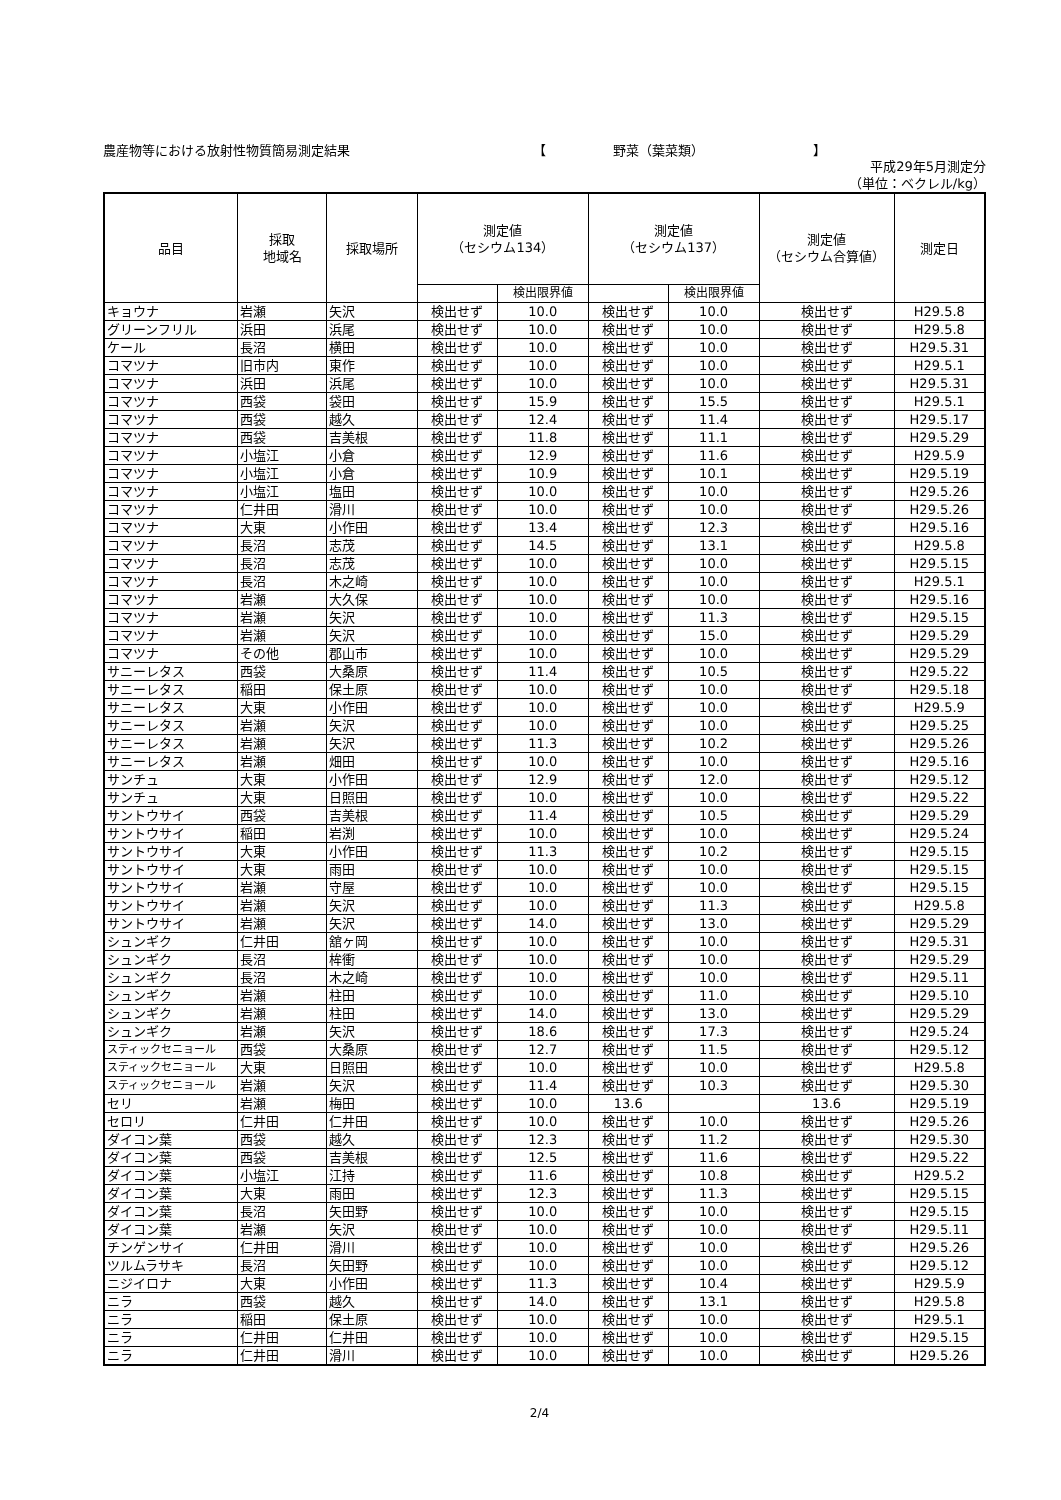農産物等における放射性物質簡易測定結果 【 野菜（葉菜類） 】
平成29年5月測定分
（単位：ベクレル/kg）
| 品目 | 採取 地域名 | 採取場所 | 測定値 （セシウム134） | | 測定値 （セシウム137） | | 測定値 （セシウム合算値） | 測定日 |
| --- | --- | --- | --- | --- | --- | --- | --- | --- |
| | | | | 検出限界値 | | 検出限界値 | | |
| キョウナ | 岩瀬 | 矢沢 | 検出せず | 10.0 | 検出せず | 10.0 | 検出せず | H29.5.8 |
| グリーンフリル | 浜田 | 浜尾 | 検出せず | 10.0 | 検出せず | 10.0 | 検出せず | H29.5.8 |
| ケール | 長沼 | 横田 | 検出せず | 10.0 | 検出せず | 10.0 | 検出せず | H29.5.31 |
| コマツナ | 旧市内 | 東作 | 検出せず | 10.0 | 検出せず | 10.0 | 検出せず | H29.5.1 |
| コマツナ | 浜田 | 浜尾 | 検出せず | 10.0 | 検出せず | 10.0 | 検出せず | H29.5.31 |
| コマツナ | 西袋 | 袋田 | 検出せず | 15.9 | 検出せず | 15.5 | 検出せず | H29.5.1 |
| コマツナ | 西袋 | 越久 | 検出せず | 12.4 | 検出せず | 11.4 | 検出せず | H29.5.17 |
| コマツナ | 西袋 | 吉美根 | 検出せず | 11.8 | 検出せず | 11.1 | 検出せず | H29.5.29 |
| コマツナ | 小塩江 | 小倉 | 検出せず | 12.9 | 検出せず | 11.6 | 検出せず | H29.5.9 |
| コマツナ | 小塩江 | 小倉 | 検出せず | 10.9 | 検出せず | 10.1 | 検出せず | H29.5.19 |
| コマツナ | 小塩江 | 塩田 | 検出せず | 10.0 | 検出せず | 10.0 | 検出せず | H29.5.26 |
| コマツナ | 仁井田 | 滑川 | 検出せず | 10.0 | 検出せず | 10.0 | 検出せず | H29.5.26 |
| コマツナ | 大東 | 小作田 | 検出せず | 13.4 | 検出せず | 12.3 | 検出せず | H29.5.16 |
| コマツナ | 長沼 | 志茂 | 検出せず | 14.5 | 検出せず | 13.1 | 検出せず | H29.5.8 |
| コマツナ | 長沼 | 志茂 | 検出せず | 10.0 | 検出せず | 10.0 | 検出せず | H29.5.15 |
| コマツナ | 長沼 | 木之崎 | 検出せず | 10.0 | 検出せず | 10.0 | 検出せず | H29.5.1 |
| コマツナ | 岩瀬 | 大久保 | 検出せず | 10.0 | 検出せず | 10.0 | 検出せず | H29.5.16 |
| コマツナ | 岩瀬 | 矢沢 | 検出せず | 10.0 | 検出せず | 11.3 | 検出せず | H29.5.15 |
| コマツナ | 岩瀬 | 矢沢 | 検出せず | 10.0 | 検出せず | 15.0 | 検出せず | H29.5.29 |
| コマツナ | その他 | 郡山市 | 検出せず | 10.0 | 検出せず | 10.0 | 検出せず | H29.5.29 |
| サニーレタス | 西袋 | 大桑原 | 検出せず | 11.4 | 検出せず | 10.5 | 検出せず | H29.5.22 |
| サニーレタス | 稲田 | 保土原 | 検出せず | 10.0 | 検出せず | 10.0 | 検出せず | H29.5.18 |
| サニーレタス | 大東 | 小作田 | 検出せず | 10.0 | 検出せず | 10.0 | 検出せず | H29.5.9 |
| サニーレタス | 岩瀬 | 矢沢 | 検出せず | 10.0 | 検出せず | 10.0 | 検出せず | H29.5.25 |
| サニーレタス | 岩瀬 | 矢沢 | 検出せず | 11.3 | 検出せず | 10.2 | 検出せず | H29.5.26 |
| サニーレタス | 岩瀬 | 畑田 | 検出せず | 10.0 | 検出せず | 10.0 | 検出せず | H29.5.16 |
| サンチュ | 大東 | 小作田 | 検出せず | 12.9 | 検出せず | 12.0 | 検出せず | H29.5.12 |
| サンチュ | 大東 | 日照田 | 検出せず | 10.0 | 検出せず | 10.0 | 検出せず | H29.5.22 |
| サントウサイ | 西袋 | 吉美根 | 検出せず | 11.4 | 検出せず | 10.5 | 検出せず | H29.5.29 |
| サントウサイ | 稲田 | 岩渕 | 検出せず | 10.0 | 検出せず | 10.0 | 検出せず | H29.5.24 |
| サントウサイ | 大東 | 小作田 | 検出せず | 11.3 | 検出せず | 10.2 | 検出せず | H29.5.15 |
| サントウサイ | 大東 | 雨田 | 検出せず | 10.0 | 検出せず | 10.0 | 検出せず | H29.5.15 |
| サントウサイ | 岩瀬 | 守屋 | 検出せず | 10.0 | 検出せず | 10.0 | 検出せず | H29.5.15 |
| サントウサイ | 岩瀬 | 矢沢 | 検出せず | 10.0 | 検出せず | 11.3 | 検出せず | H29.5.8 |
| サントウサイ | 岩瀬 | 矢沢 | 検出せず | 14.0 | 検出せず | 13.0 | 検出せず | H29.5.29 |
| シュンギク | 仁井田 | 舘ヶ岡 | 検出せず | 10.0 | 検出せず | 10.0 | 検出せず | H29.5.31 |
| シュンギク | 長沼 | 桙衝 | 検出せず | 10.0 | 検出せず | 10.0 | 検出せず | H29.5.29 |
| シュンギク | 長沼 | 木之崎 | 検出せず | 10.0 | 検出せず | 10.0 | 検出せず | H29.5.11 |
| シュンギク | 岩瀬 | 柱田 | 検出せず | 10.0 | 検出せず | 11.0 | 検出せず | H29.5.10 |
| シュンギク | 岩瀬 | 柱田 | 検出せず | 14.0 | 検出せず | 13.0 | 検出せず | H29.5.29 |
| シュンギク | 岩瀬 | 矢沢 | 検出せず | 18.6 | 検出せず | 17.3 | 検出せず | H29.5.24 |
| スティックセニョール | 西袋 | 大桑原 | 検出せず | 12.7 | 検出せず | 11.5 | 検出せず | H29.5.12 |
| スティックセニョール | 大東 | 日照田 | 検出せず | 10.0 | 検出せず | 10.0 | 検出せず | H29.5.8 |
| スティックセニョール | 岩瀬 | 矢沢 | 検出せず | 11.4 | 検出せず | 10.3 | 検出せず | H29.5.30 |
| セリ | 岩瀬 | 梅田 | 検出せず | 10.0 | 13.6 | | 13.6 | H29.5.19 |
| セロリ | 仁井田 | 仁井田 | 検出せず | 10.0 | 検出せず | 10.0 | 検出せず | H29.5.26 |
| ダイコン葉 | 西袋 | 越久 | 検出せず | 12.3 | 検出せず | 11.2 | 検出せず | H29.5.30 |
| ダイコン葉 | 西袋 | 吉美根 | 検出せず | 12.5 | 検出せず | 11.6 | 検出せず | H29.5.22 |
| ダイコン葉 | 小塩江 | 江持 | 検出せず | 11.6 | 検出せず | 10.8 | 検出せず | H29.5.2 |
| ダイコン葉 | 大東 | 雨田 | 検出せず | 12.3 | 検出せず | 11.3 | 検出せず | H29.5.15 |
| ダイコン葉 | 長沼 | 矢田野 | 検出せず | 10.0 | 検出せず | 10.0 | 検出せず | H29.5.15 |
| ダイコン葉 | 岩瀬 | 矢沢 | 検出せず | 10.0 | 検出せず | 10.0 | 検出せず | H29.5.11 |
| チンゲンサイ | 仁井田 | 滑川 | 検出せず | 10.0 | 検出せず | 10.0 | 検出せず | H29.5.26 |
| ツルムラサキ | 長沼 | 矢田野 | 検出せず | 10.0 | 検出せず | 10.0 | 検出せず | H29.5.12 |
| ニジイロナ | 大東 | 小作田 | 検出せず | 11.3 | 検出せず | 10.4 | 検出せず | H29.5.9 |
| ニラ | 西袋 | 越久 | 検出せず | 14.0 | 検出せず | 13.1 | 検出せず | H29.5.8 |
| ニラ | 稲田 | 保土原 | 検出せず | 10.0 | 検出せず | 10.0 | 検出せず | H29.5.1 |
| ニラ | 仁井田 | 仁井田 | 検出せず | 10.0 | 検出せず | 10.0 | 検出せず | H29.5.15 |
| ニラ | 仁井田 | 滑川 | 検出せず | 10.0 | 検出せず | 10.0 | 検出せず | H29.5.26 |
2/4